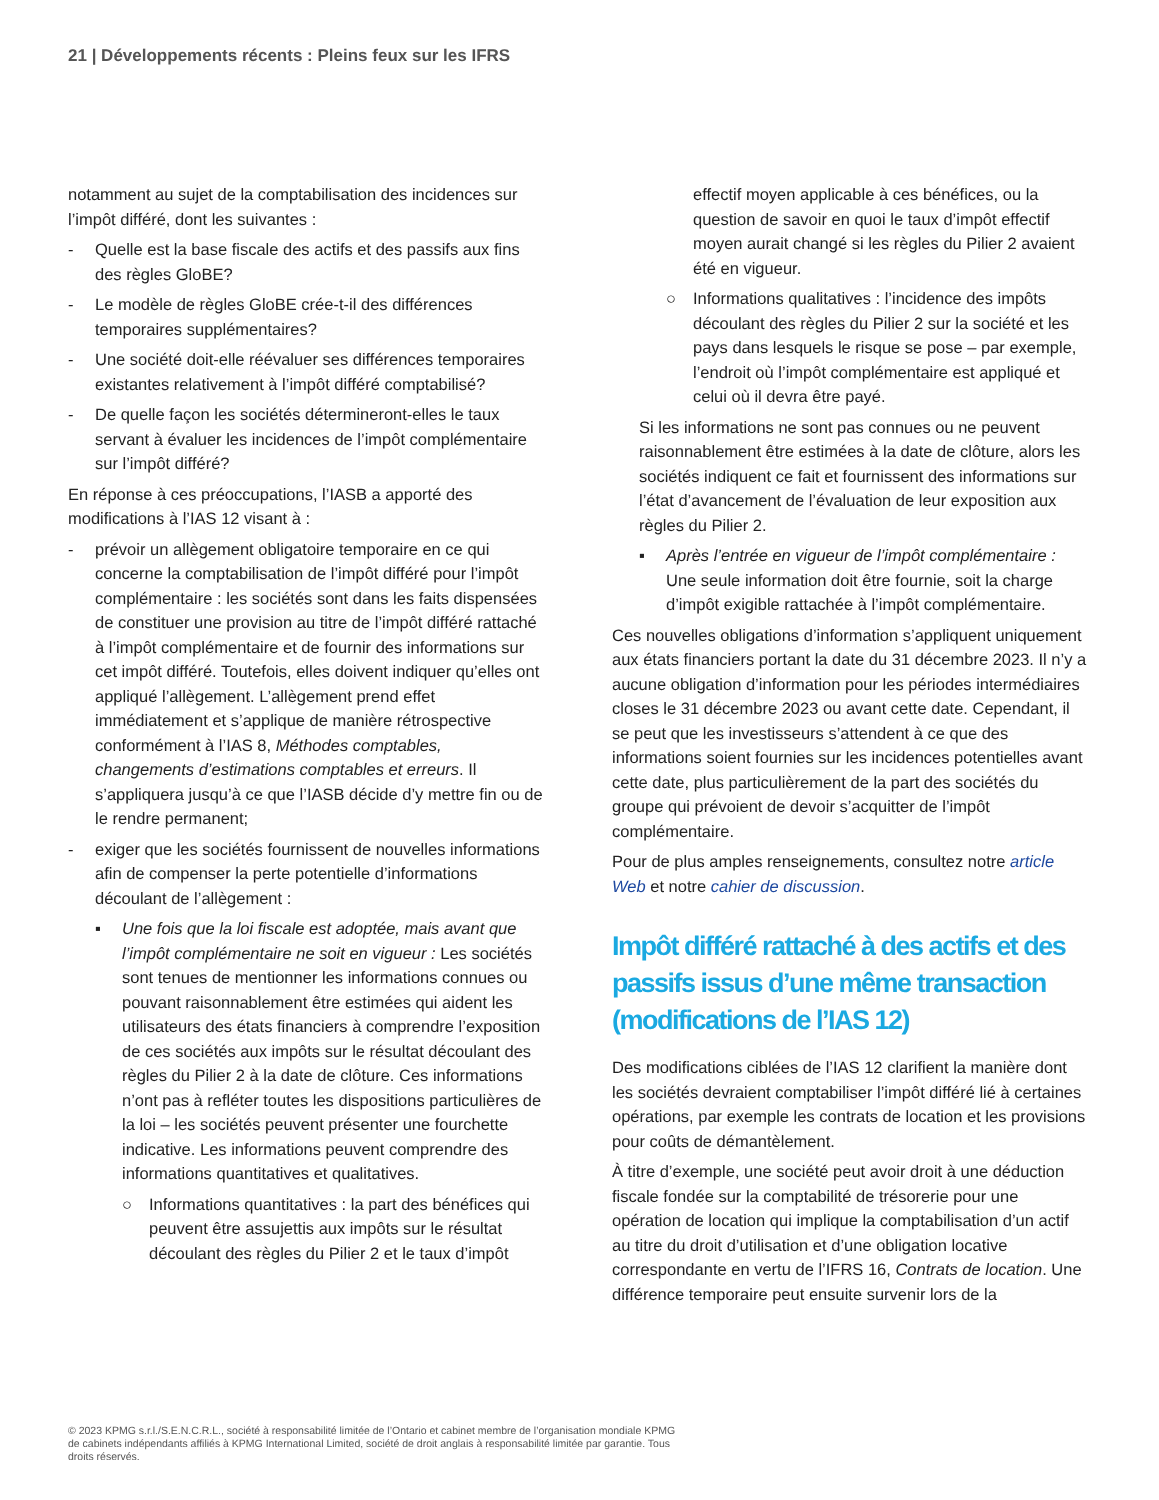21 | Développements récents : Pleins feux sur les IFRS
notamment au sujet de la comptabilisation des incidences sur l’impôt différé, dont les suivantes :
- Quelle est la base fiscale des actifs et des passifs aux fins des règles GloBE?
- Le modèle de règles GloBE crée-t-il des différences temporaires supplémentaires?
- Une société doit-elle réévaluer ses différences temporaires existantes relativement à l’impôt différé comptabilisé?
- De quelle façon les sociétés détermineront-elles le taux servant à évaluer les incidences de l’impôt complémentaire sur l’impôt différé?
En réponse à ces préoccupations, l’IASB a apporté des modifications à l’IAS 12 visant à :
- prévoir un allègement obligatoire temporaire en ce qui concerne la comptabilisation de l’impôt différé pour l’impôt complémentaire : les sociétés sont dans les faits dispensées de constituer une provision au titre de l’impôt différé rattaché à l’impôt complémentaire et de fournir des informations sur cet impôt différé. Toutefois, elles doivent indiquer qu’elles ont appliqué l’allègement. L’allègement prend effet immédiatement et s’applique de manière rétrospective conformément à l’IAS 8, Méthodes comptables, changements d’estimations comptables et erreurs. Il s’appliquera jusqu’à ce que l’IASB décide d’y mettre fin ou de le rendre permanent;
- exiger que les sociétés fournissent de nouvelles informations afin de compenser la perte potentielle d’informations découlant de l’allègement :
▪ Une fois que la loi fiscale est adoptée, mais avant que l’impôt complémentaire ne soit en vigueur : Les sociétés sont tenues de mentionner les informations connues ou pouvant raisonnablement être estimées qui aident les utilisateurs des états financiers à comprendre l’exposition de ces sociétés aux impôts sur le résultat découlant des règles du Pilier 2 à la date de clôture. Ces informations n’ont pas à refléter toutes les dispositions particulières de la loi – les sociétés peuvent présenter une fourchette indicative. Les informations peuvent comprendre des informations quantitatives et qualitatives.
○ Informations quantitatives : la part des bénéfices qui peuvent être assujettis aux impôts sur le résultat découlant des règles du Pilier 2 et le taux d’impôt
effectif moyen applicable à ces bénéfices, ou la question de savoir en quoi le taux d’impôt effectif moyen aurait changé si les règles du Pilier 2 avaient été en vigueur.
○ Informations qualitatives : l’incidence des impôts découlant des règles du Pilier 2 sur la société et les pays dans lesquels le risque se pose – par exemple, l’endroit où l’impôt complémentaire est appliqué et celui où il devra être payé.
Si les informations ne sont pas connues ou ne peuvent raisonnablement être estimées à la date de clôture, alors les sociétés indiquent ce fait et fournissent des informations sur l’état d’avancement de l’évaluation de leur exposition aux règles du Pilier 2.
▪ Après l’entrée en vigueur de l’impôt complémentaire : Une seule information doit être fournie, soit la charge d’impôt exigible rattachée à l’impôt complémentaire.
Ces nouvelles obligations d’information s’appliquent uniquement aux états financiers portant la date du 31 décembre 2023. Il n’y a aucune obligation d’information pour les périodes intermédiaires closes le 31 décembre 2023 ou avant cette date. Cependant, il se peut que les investisseurs s’attendent à ce que des informations soient fournies sur les incidences potentielles avant cette date, plus particulièrement de la part des sociétés du groupe qui prévoient de devoir s’acquitter de l’impôt complémentaire.
Pour de plus amples renseignements, consultez notre article Web et notre cahier de discussion.
Impôt différé rattaché à des actifs et des passifs issus d’une même transaction (modifications de l’IAS 12)
Des modifications ciblées de l’IAS 12 clarifient la manière dont les sociétés devraient comptabiliser l’impôt différé lié à certaines opérations, par exemple les contrats de location et les provisions pour coûts de démantèlement.
À titre d’exemple, une société peut avoir droit à une déduction fiscale fondée sur la comptabilité de trésorerie pour une opération de location qui implique la comptabilisation d’un actif au titre du droit d’utilisation et d’une obligation locative correspondante en vertu de l’IFRS 16, Contrats de location. Une différence temporaire peut ensuite survenir lors de la
© 2023 KPMG s.r.l./S.E.N.C.R.L., société à responsabilité limitée de l’Ontario et cabinet membre de l’organisation mondiale KPMG de cabinets indépendants affiliés à KPMG International Limited, société de droit anglais à responsabilité limitée par garantie. Tous droits réservés.